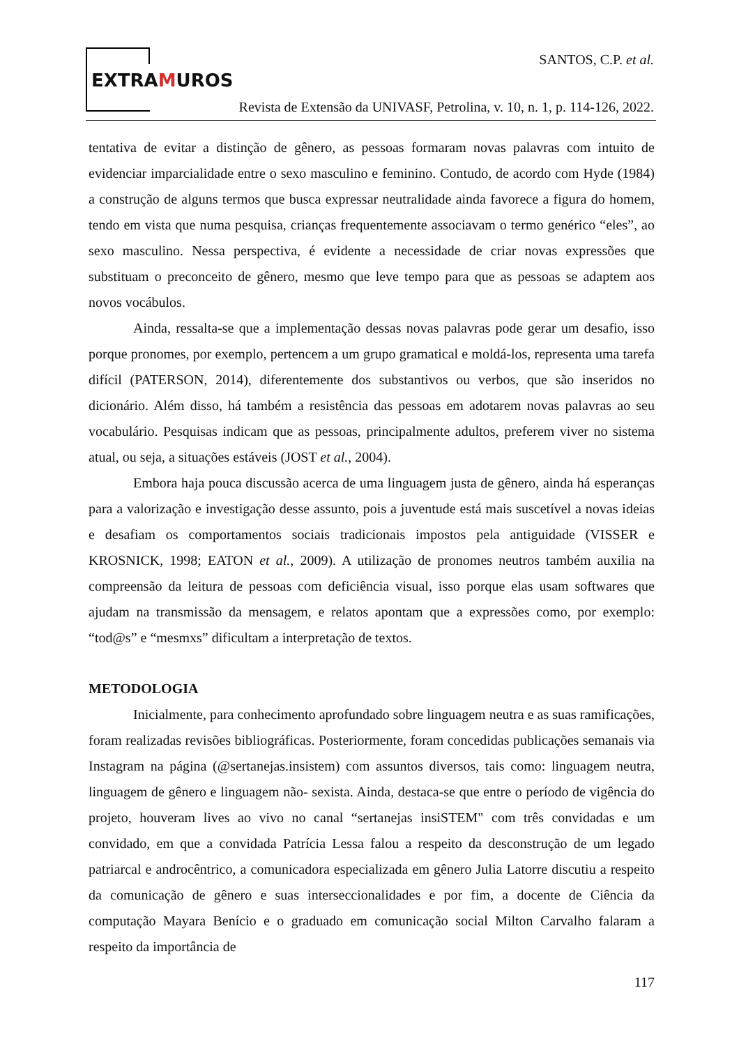EXTRAMUROS
SANTOS, C.P. et al.
Revista de Extensão da UNIVASF, Petrolina, v. 10, n. 1, p. 114-126, 2022.
tentativa de evitar a distinção de gênero, as pessoas formaram novas palavras com intuito de evidenciar imparcialidade entre o sexo masculino e feminino. Contudo, de acordo com Hyde (1984) a construção de alguns termos que busca expressar neutralidade ainda favorece a figura do homem, tendo em vista que numa pesquisa, crianças frequentemente associavam o termo genérico “eles”, ao sexo masculino. Nessa perspectiva, é evidente a necessidade de criar novas expressões que substituam o preconceito de gênero, mesmo que leve tempo para que as pessoas se adaptem aos novos vocábulos.
Ainda, ressalta-se que a implementação dessas novas palavras pode gerar um desafio, isso porque pronomes, por exemplo, pertencem a um grupo gramatical e moldá-los, representa uma tarefa difícil (PATERSON, 2014), diferentemente dos substantivos ou verbos, que são inseridos no dicionário. Além disso, há também a resistência das pessoas em adotarem novas palavras ao seu vocabulário. Pesquisas indicam que as pessoas, principalmente adultos, preferem viver no sistema atual, ou seja, a situações estáveis (JOST et al., 2004).
Embora haja pouca discussão acerca de uma linguagem justa de gênero, ainda há esperanças para a valorização e investigação desse assunto, pois a juventude está mais suscetível a novas ideias e desafiam os comportamentos sociais tradicionais impostos pela antiguidade (VISSER e KROSNICK, 1998; EATON et al., 2009). A utilização de pronomes neutros também auxilia na compreensão da leitura de pessoas com deficiência visual, isso porque elas usam softwares que ajudam na transmissão da mensagem, e relatos apontam que a expressões como, por exemplo: “tod@s” e “mesmxs” dificultam a interpretação de textos.
METODOLOGIA
Inicialmente, para conhecimento aprofundado sobre linguagem neutra e as suas ramificações, foram realizadas revisões bibliográficas. Posteriormente, foram concedidas publicações semanais via Instagram na página (@sertanejas.insistem) com assuntos diversos, tais como: linguagem neutra, linguagem de gênero e linguagem não- sexista. Ainda, destaca-se que entre o período de vigência do projeto, houveram lives ao vivo no canal “sertanejas insiSTEM" com três convidadas e um convidado, em que a convidada Patrícia Lessa falou a respeito da desconstrução de um legado patriarcal e androcêntrico, a comunicadora especializada em gênero Julia Latorre discutiu a respeito da comunicação de gênero e suas interseccionalidades e por fim, a docente de Ciência da computação Mayara Benício e o graduado em comunicação social Milton Carvalho falaram a respeito da importância de
117